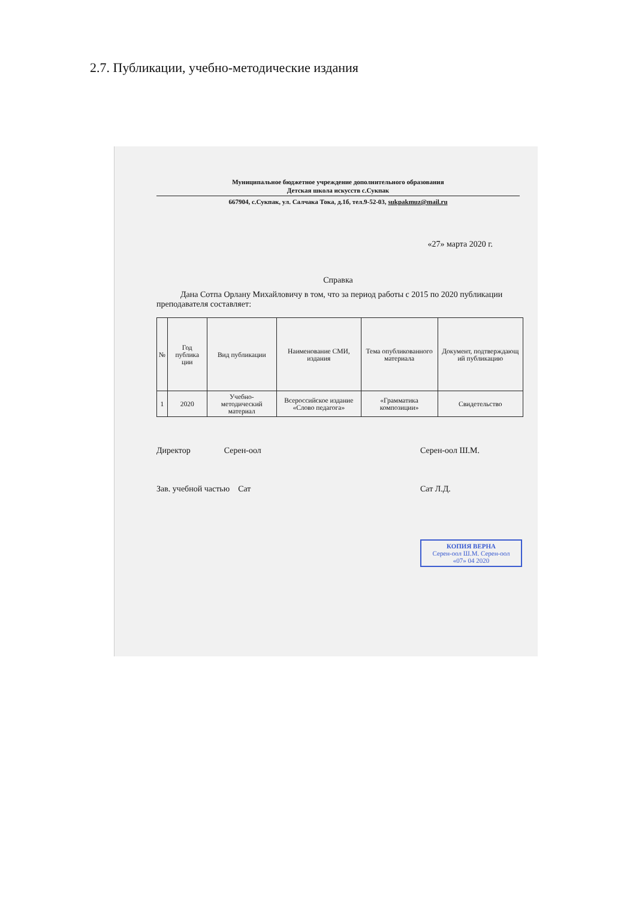2.7. Публикации, учебно-методические издания
Муниципальное бюджетное учреждение дополнительного образования
Детская школа искусств с.Сукпак
667904, с.Сукпак, ул. Салчака Тока, д.1б, тел.9-52-03, sukpakmuz@mail.ru
«27» марта 2020 г.
Справка
Дана Сотпа Орлану Михайловичу в том, что за период работы с 2015 по 2020 публикации преподавателя составляет:
| № | Год публика ции | Вид публикации | Наименование СМИ, издания | Тема опубликованного материала | Документ, подтверждающ ий публикацию |
| --- | --- | --- | --- | --- | --- |
| 1 | 2020 | Учебно-методический материал | Всероссийское издание «Слово педагога» | «Грамматика композиции» | Свидетельство |
Директор Серен-оол Серен-оол Ш.М.
Зав. учебной частью Сат Сат Л.Д.
КОПИЯ ВЕРНА
Серен-оол Ш.М. Серен-оол
«07» 04 2020